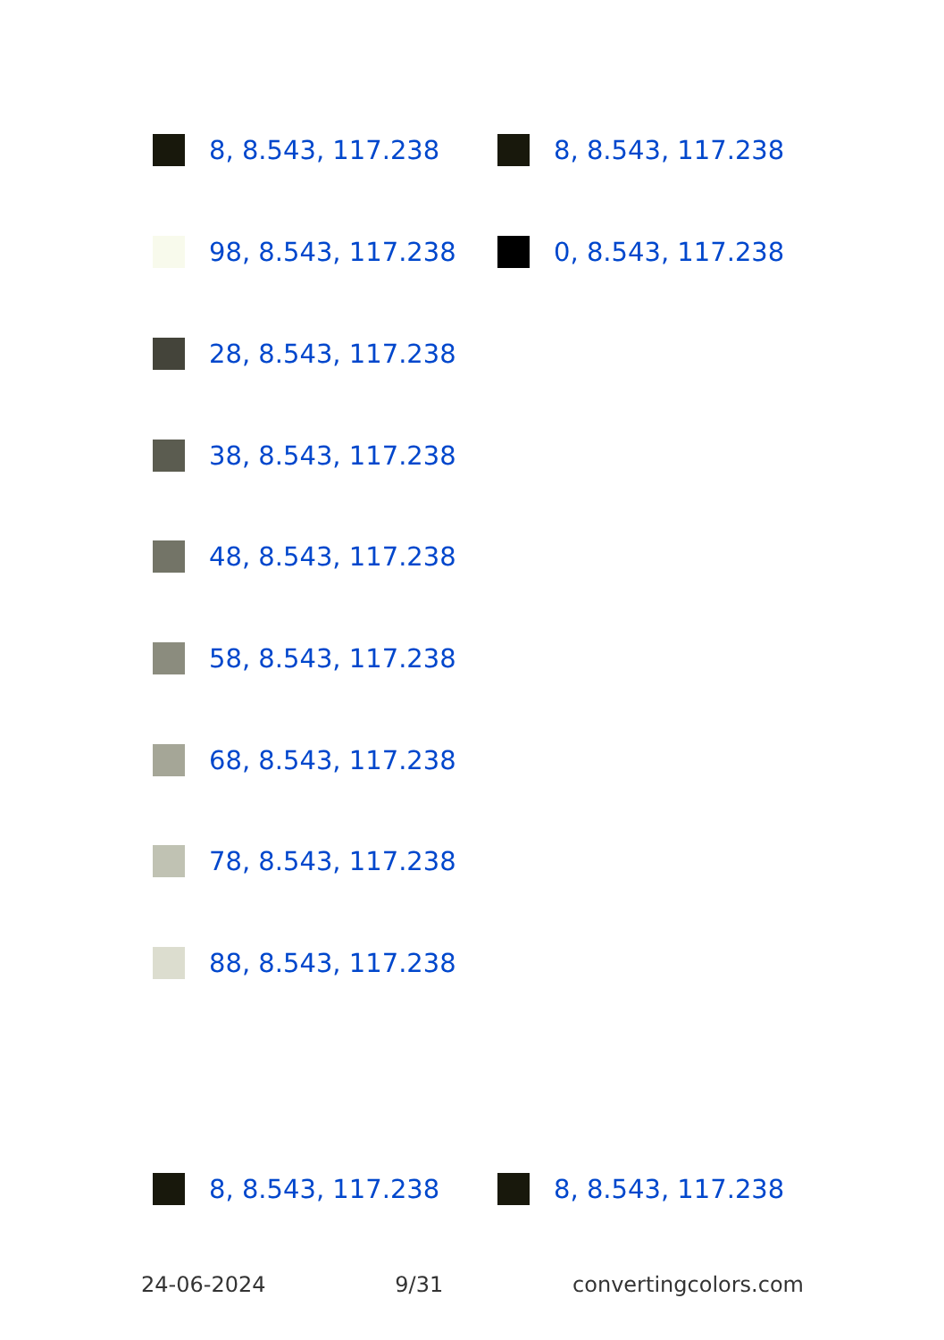8, 8.543, 117.238 8, 8.543, 117.238
98, 8.543, 117.238 0, 8.543, 117.238
28, 8.543, 117.238
38, 8.543, 117.238
48, 8.543, 117.238
58, 8.543, 117.238
68, 8.543, 117.238
78, 8.543, 117.238
88, 8.543, 117.238
8, 8.543, 117.238 8, 8.543, 117.238
24-06-2024 9/31 convertingcolors.com